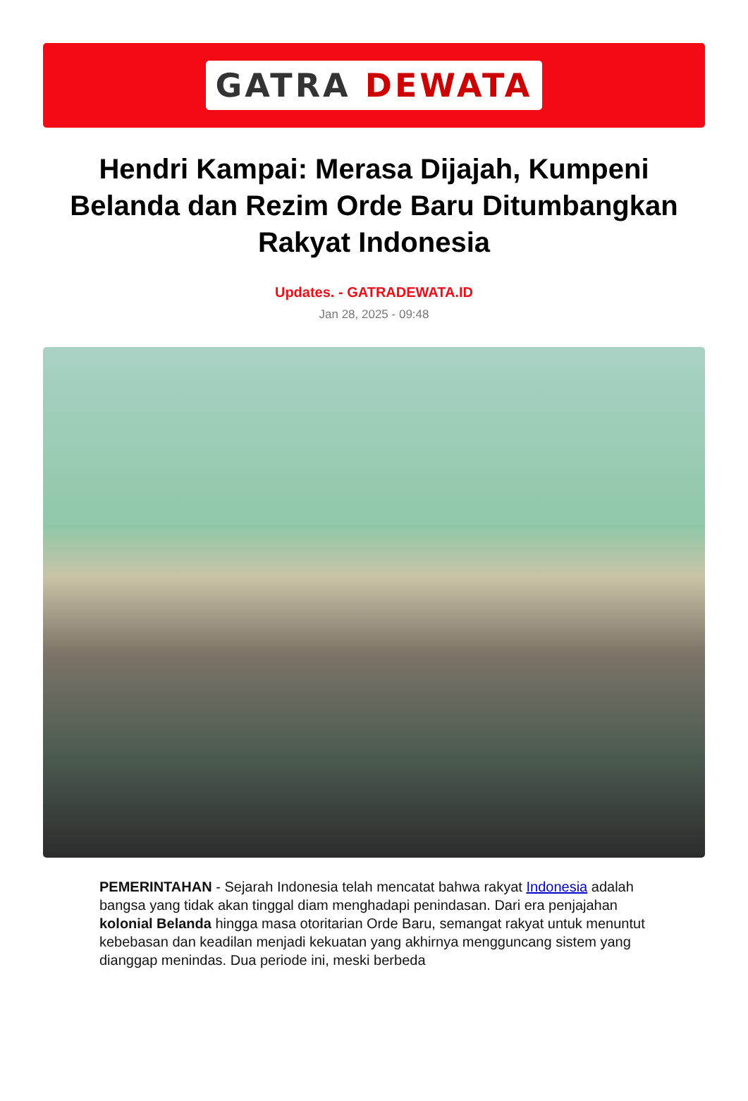GATRA DEWATA
Hendri Kampai: Merasa Dijajah, Kumpeni Belanda dan Rezim Orde Baru Ditumbangkan Rakyat Indonesia
Updates. - GATRADEWATA.ID
Jan 28, 2025 - 09:48
PEMERINTAHAN - Sejarah Indonesia telah mencatat bahwa rakyat Indonesia adalah bangsa yang tidak akan tinggal diam menghadapi penindasan. Dari era penjajahan kolonial Belanda hingga masa otoritarian Orde Baru, semangat rakyat untuk menuntut kebebasan dan keadilan menjadi kekuatan yang akhirnya mengguncang sistem yang dianggap menindas. Dua periode ini, meski berbeda